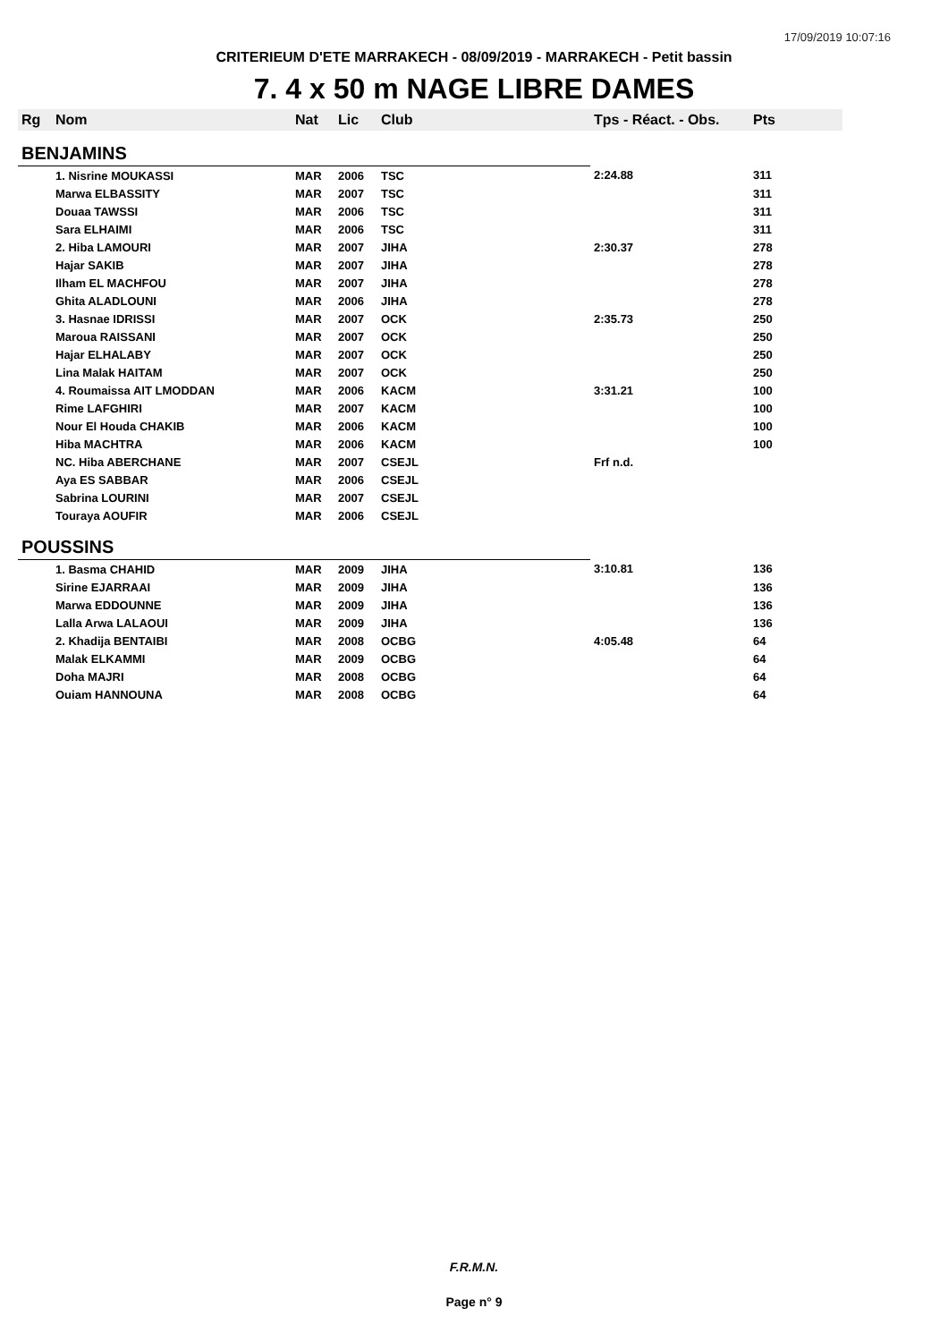17/09/2019 10:07:16
CRITERIEUM D'ETE MARRAKECH - 08/09/2019 - MARRAKECH - Petit bassin
7. 4 x 50 m NAGE LIBRE DAMES
| Rg | Nom | Nat | Lic | Club | Tps - Réact. - Obs. | Pts |
| --- | --- | --- | --- | --- | --- | --- |
| BENJAMINS | | | | | | |
| | 1. Nisrine MOUKASSI | MAR | 2006 | TSC | 2:24.88 | 311 |
| | Marwa ELBASSITY | MAR | 2007 | TSC | | 311 |
| | Douaa TAWSSI | MAR | 2006 | TSC | | 311 |
| | Sara ELHAIMI | MAR | 2006 | TSC | | 311 |
| | 2. Hiba LAMOURI | MAR | 2007 | JIHA | 2:30.37 | 278 |
| | Hajar SAKIB | MAR | 2007 | JIHA | | 278 |
| | Ilham EL MACHFOU | MAR | 2007 | JIHA | | 278 |
| | Ghita ALADLOUNI | MAR | 2006 | JIHA | | 278 |
| | 3. Hasnae IDRISSI | MAR | 2007 | OCK | 2:35.73 | 250 |
| | Maroua RAISSANI | MAR | 2007 | OCK | | 250 |
| | Hajar ELHALABY | MAR | 2007 | OCK | | 250 |
| | Lina Malak HAITAM | MAR | 2007 | OCK | | 250 |
| | 4. Roumaissa AIT LMODDAN | MAR | 2006 | KACM | 3:31.21 | 100 |
| | Rime LAFGHIRI | MAR | 2007 | KACM | | 100 |
| | Nour El Houda CHAKIB | MAR | 2006 | KACM | | 100 |
| | Hiba MACHTRA | MAR | 2006 | KACM | | 100 |
| | NC. Hiba ABERCHANE | MAR | 2007 | CSEJL | Frf n.d. | |
| | Aya ES SABBAR | MAR | 2006 | CSEJL | | |
| | Sabrina LOURINI | MAR | 2007 | CSEJL | | |
| | Touraya AOUFIR | MAR | 2006 | CSEJL | | |
| POUSSINS | | | | | | |
| | 1. Basma CHAHID | MAR | 2009 | JIHA | 3:10.81 | 136 |
| | Sirine EJARRAAI | MAR | 2009 | JIHA | | 136 |
| | Marwa EDDOUNNE | MAR | 2009 | JIHA | | 136 |
| | Lalla Arwa LALAOUI | MAR | 2009 | JIHA | | 136 |
| | 2. Khadija BENTAIBI | MAR | 2008 | OCBG | 4:05.48 | 64 |
| | Malak ELKAMMI | MAR | 2009 | OCBG | | 64 |
| | Doha MAJRI | MAR | 2008 | OCBG | | 64 |
| | Ouiam HANNOUNA | MAR | 2008 | OCBG | | 64 |
F.R.M.N.
Page n° 9